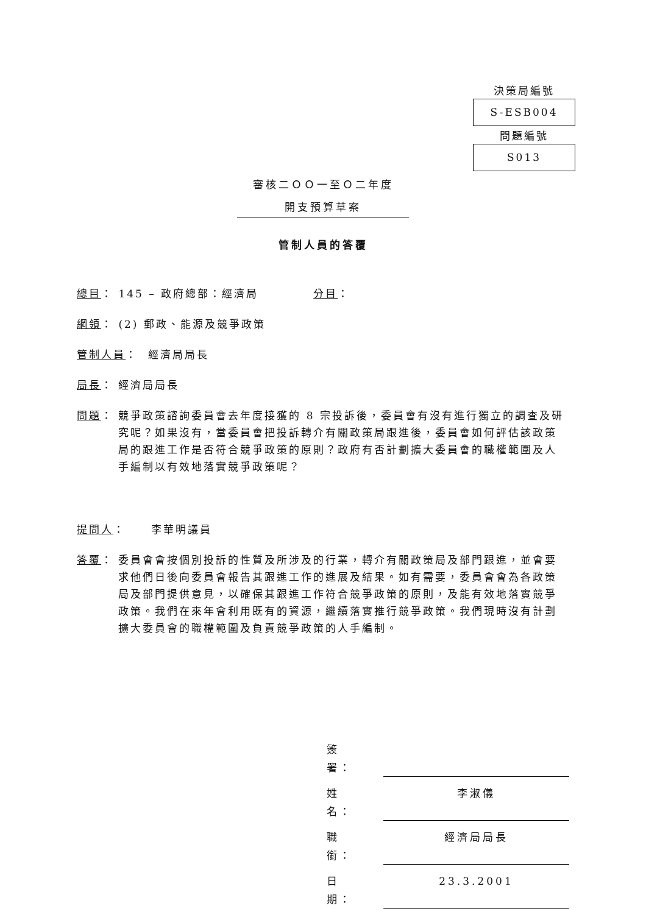決策局編號
S-ESB004
問題編號
S013
審核二ＯＯ一至Ｏ二年度
開支預算草案
管制人員的答覆
總目： 145 – 政府總部：經濟局 分目：
綱領 ： (2) 郵政、能源及競爭政策
管制人員 ： 經濟局局長
局長 ： 經濟局局長
問題： 競爭政策諮詢委員會去年度接獲的 8 宗投訴後，委員會有沒有進行獨立的調查及研究呢？如果沒有，當委員會把投訴轉介有關政策局跟進後，委員會如何評估該政策局的跟進工作是否符合競爭政策的原則？政府有否計劃擴大委員會的職權範圍及人手編制以有效地落實競爭政策呢？
提問人 ： 李華明議員
答覆： 委員會會按個別投訴的性質及所涉及的行業，轉介有關政策局及部門跟進，並會要求他們日後向委員會報告其跟進工作的進展及結果。如有需要，委員會會為各政策局及部門提供意見，以確保其跟進工作符合競爭政策的原則，及能有效地落實競爭政策。我們在來年會利用既有的資源，繼續落實推行競爭政策。我們現時沒有計劃擴大委員會的職權範圍及負責競爭政策的人手編制。
簽署：
姓名： 李淑儀
職銜： 經濟局局長
日期： 23.3.2001